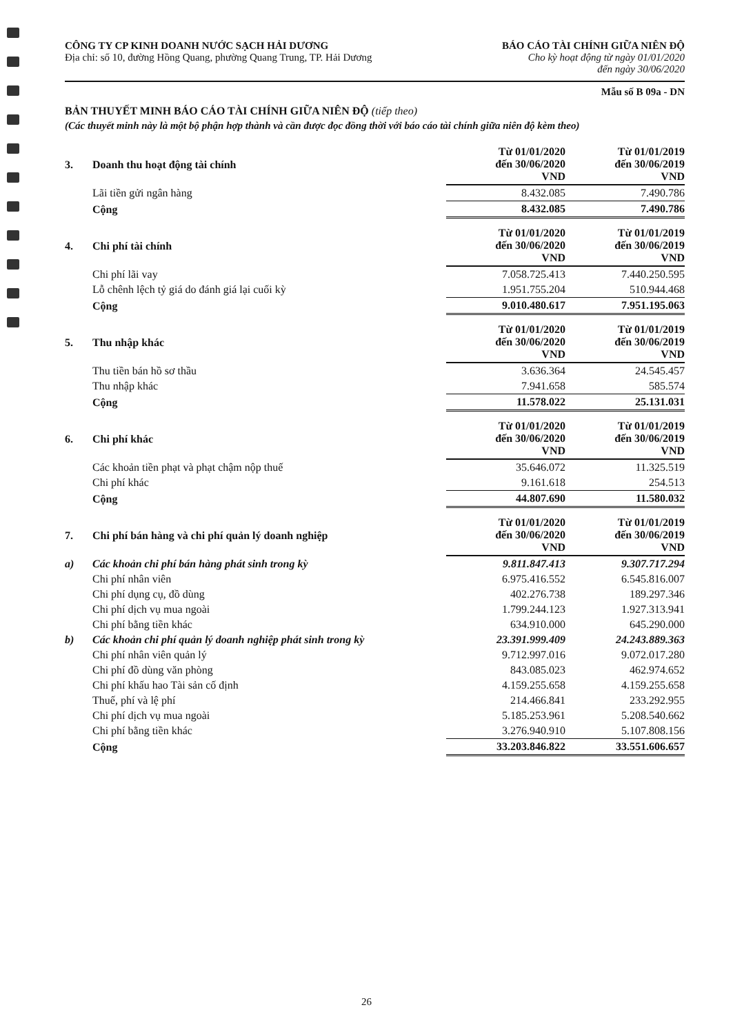CÔNG TY CP KINH DOANH NƯỚC SẠCH HẢI DƯƠNG
Địa chỉ: số 10, đường Hồng Quang, phường Quang Trung, TP. Hải Dương
BÁO CÁO TÀI CHÍNH GIỮA NIÊN ĐỘ
Cho kỳ hoạt động từ ngày 01/01/2020
đến ngày 30/06/2020
Mẫu số B 09a - DN
BẢN THUYẾT MINH BÁO CÁO TÀI CHÍNH GIỮA NIÊN ĐỘ (tiếp theo)
(Các thuyết minh này là một bộ phận hợp thành và cần được đọc đồng thời với báo cáo tài chính giữa niên độ kèm theo)
| 3. | Doanh thu hoạt động tài chính | Từ 01/01/2020 đến 30/06/2020 VND | Từ 01/01/2019 đến 30/06/2019 VND |
| | Lãi tiền gửi ngân hàng | 8.432.085 | 7.490.786 |
| | Cộng | 8.432.085 | 7.490.786 |
| 4. | Chi phí tài chính | Từ 01/01/2020 đến 30/06/2020 VND | Từ 01/01/2019 đến 30/06/2019 VND |
| | Chi phí lãi vay | 7.058.725.413 | 7.440.250.595 |
| | Lỗ chênh lệch tỷ giá do đánh giá lại cuối kỳ | 1.951.755.204 | 510.944.468 |
| | Cộng | 9.010.480.617 | 7.951.195.063 |
| 5. | Thu nhập khác | Từ 01/01/2020 đến 30/06/2020 VND | Từ 01/01/2019 đến 30/06/2019 VND |
| | Thu tiền bán hồ sơ thầu | 3.636.364 | 24.545.457 |
| | Thu nhập khác | 7.941.658 | 585.574 |
| | Cộng | 11.578.022 | 25.131.031 |
| 6. | Chi phí khác | Từ 01/01/2020 đến 30/06/2020 VND | Từ 01/01/2019 đến 30/06/2019 VND |
| | Các khoản tiền phạt và phạt chậm nộp thuế | 35.646.072 | 11.325.519 |
| | Chi phí khác | 9.161.618 | 254.513 |
| | Cộng | 44.807.690 | 11.580.032 |
| 7. | Chi phí bán hàng và chi phí quản lý doanh nghiệp | Từ 01/01/2020 đến 30/06/2020 VND | Từ 01/01/2019 đến 30/06/2019 VND |
| a) | Các khoản chi phí bán hàng phát sinh trong kỳ | 9.811.847.413 | 9.307.717.294 |
| | Chi phí nhân viên | 6.975.416.552 | 6.545.816.007 |
| | Chi phí dụng cụ, đồ dùng | 402.276.738 | 189.297.346 |
| | Chi phí dịch vụ mua ngoài | 1.799.244.123 | 1.927.313.941 |
| | Chi phí bằng tiền khác | 634.910.000 | 645.290.000 |
| b) | Các khoản chi phí quản lý doanh nghiệp phát sinh trong kỳ | 23.391.999.409 | 24.243.889.363 |
| | Chi phí nhân viên quản lý | 9.712.997.016 | 9.072.017.280 |
| | Chi phí đồ dùng văn phòng | 843.085.023 | 462.974.652 |
| | Chi phí khấu hao Tài sản cố định | 4.159.255.658 | 4.159.255.658 |
| | Thuế, phí và lệ phí | 214.466.841 | 233.292.955 |
| | Chi phí dịch vụ mua ngoài | 5.185.253.961 | 5.208.540.662 |
| | Chi phí bằng tiền khác | 3.276.940.910 | 5.107.808.156 |
| | Cộng | 33.203.846.822 | 33.551.606.657 |
26